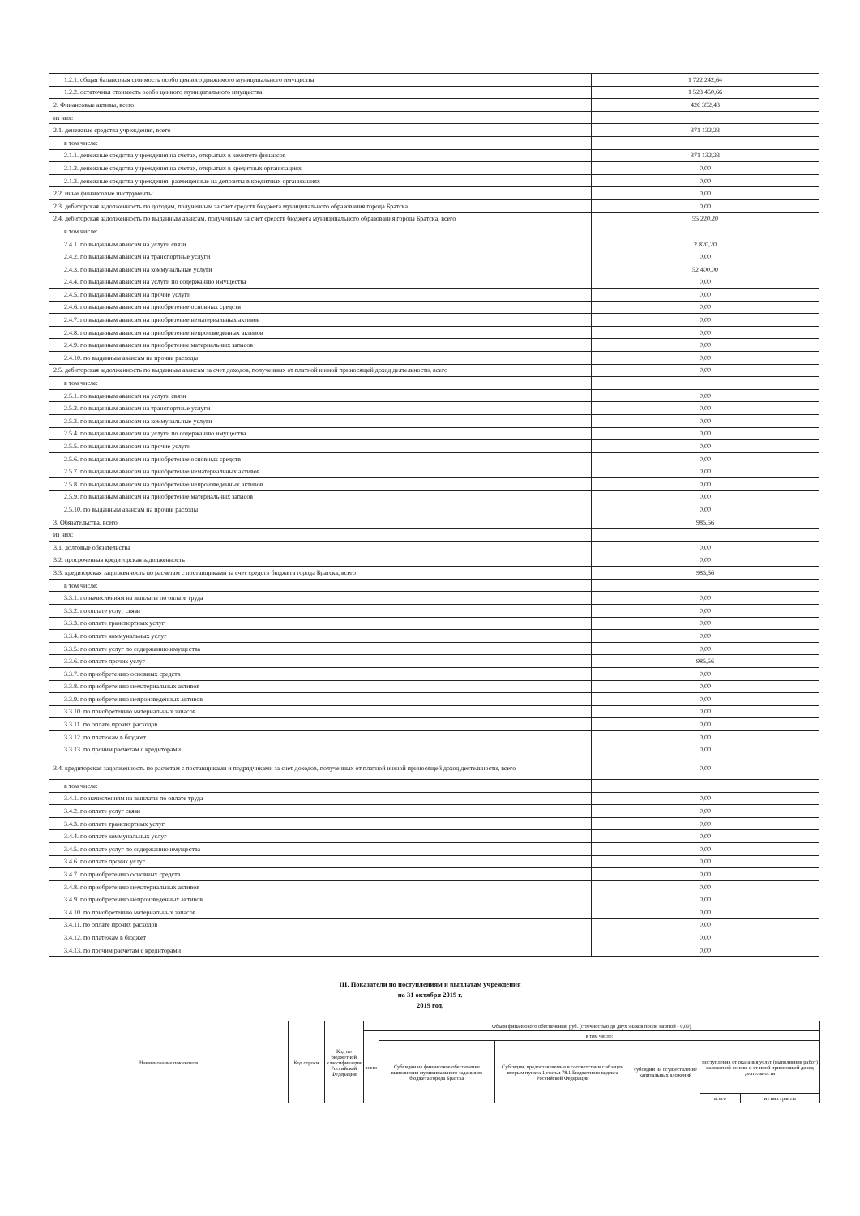| 1.2.1. общая балансовая стоимость особо ценного движимого муниципального имущества | 1 722 242,64 |
| 1.2.2. остаточная стоимость особо ценного муниципального имущества | 1 523 450,66 |
| 2. Финансовые активы, всего | 426 352,43 |
| из них: | |
| 2.1. денежные средства учреждения, всего | 371 132,23 |
| в том числе: | |
| 2.1.1. денежные средства учреждения на счетах, открытых в комитете финансов | 371 132,23 |
| 2.1.2. денежные средства учреждения на счетах, открытых в кредитных организациях | 0,00 |
| 2.1.3. денежные средства учреждения, размещенные на депозиты в кредитных организациях | 0,00 |
| 2.2. иные финансовые инструменты | 0,00 |
| 2.3. дебиторская задолженность по доходам, полученным за счет средств бюджета муниципального образования города Братска | 0,00 |
| 2.4. дебиторская задолженность по выданным авансам, полученным за счет средств бюджета муниципального образования города Братска, всего | 55 220,20 |
| в том числе: | |
| 2.4.1. по выданным авансам на услуги связи | 2 820,20 |
| 2.4.2. по выданным авансам на транспортные услуги | 0,00 |
| 2.4.3. по выданным авансам на коммунальные услуги | 52 400,00 |
| 2.4.4. по выданным авансам на услуги по содержанию имущества | 0,00 |
| 2.4.5. по выданным авансам на прочие услуги | 0,00 |
| 2.4.6. по выданным авансам на приобретение основных средств | 0,00 |
| 2.4.7. по выданным авансам на приобретение нематериальных активов | 0,00 |
| 2.4.8. по выданным авансам на приобретение непроизведенных активов | 0,00 |
| 2.4.9. по выданным авансам на приобретение материальных запасов | 0,00 |
| 2.4.10. по выданным авансам на прочие расходы | 0,00 |
| 2.5. дебиторская задолженность по выданным авансам за счет доходов, полученных от платной и иной приносящей доход деятельности, всего | 0,00 |
| в том числе: | |
| 2.5.1. по выданным авансам на услуги связи | 0,00 |
| 2.5.2. по выданным авансам на транспортные услуги | 0,00 |
| 2.5.3. по выданным авансам на коммунальные услуги | 0,00 |
| 2.5.4. по выданным авансам на услуги по содержанию имущества | 0,00 |
| 2.5.5. по выданным авансам на прочие услуги | 0,00 |
| 2.5.6. по выданным авансам на приобретение основных средств | 0,00 |
| 2.5.7. по выданным авансам на приобретение нематериальных активов | 0,00 |
| 2.5.8. по выданным авансам на приобретение непроизведенных активов | 0,00 |
| 2.5.9. по выданным авансам на приобретение материальных запасов | 0,00 |
| 2.5.10. по выданным авансам на прочие расходы | 0,00 |
| 3. Обязательства, всего | 985,56 |
| из них: | |
| 3.1. долговые обязательства | 0,00 |
| 3.2. просроченная кредиторская задолженность | 0,00 |
| 3.3. кредиторская задолженность по расчетам с поставщиками за счет средств бюджета города Братска, всего | 985,56 |
| в том числе: | |
| 3.3.1. по начислениям на выплаты по оплате труда | 0,00 |
| 3.3.2. по оплате услуг связи | 0,00 |
| 3.3.3. по оплате транспортных услуг | 0,00 |
| 3.3.4. по оплате коммунальных услуг | 0,00 |
| 3.3.5. по оплате услуг по содержанию имущества | 0,00 |
| 3.3.6. по оплате прочих услуг | 985,56 |
| 3.3.7. по приобретению основных средств | 0,00 |
| 3.3.8. по приобретению нематериальных активов | 0,00 |
| 3.3.9. по приобретению непроизведенных активов | 0,00 |
| 3.3.10. по приобретению материальных запасов | 0,00 |
| 3.3.11. по оплате прочих расходов | 0,00 |
| 3.3.12. по платежам в бюджет | 0,00 |
| 3.3.13. по прочим расчетам с кредиторами | 0,00 |
| 3.4. кредиторская задолженность по расчетам с поставщиками и подрядчиками за счет доходов, полученных от платной и иной приносящей доход деятельности, всего | 0,00 |
| в том числе: | |
| 3.4.1. по начислениям на выплаты по оплате труда | 0,00 |
| 3.4.2. по оплате услуг связи | 0,00 |
| 3.4.3. по оплате транспортных услуг | 0,00 |
| 3.4.4. по оплате коммунальных услуг | 0,00 |
| 3.4.5. по оплате услуг по содержанию имущества | 0,00 |
| 3.4.6. по оплате прочих услуг | 0,00 |
| 3.4.7. по приобретению основных средств | 0,00 |
| 3.4.8. по приобретению нематериальных активов | 0,00 |
| 3.4.9. по приобретению непроизведенных активов | 0,00 |
| 3.4.10. по приобретению материальных запасов | 0,00 |
| 3.4.11. по оплате прочих расходов | 0,00 |
| 3.4.12. по платежам в бюджет | 0,00 |
| 3.4.13. по прочим расчетам с кредиторами | 0,00 |
III. Показатели по поступлениям и выплатам учреждения
на 31 октября 2019 г.
2019 год.
| Наименование показателя | Код строки | Код по бюджетной классификации Российской Федерации | Объем финансового обеспечения, руб. (с точностью до двух знаков после запятой - 0,00) | | | | | |
| | | | всего | в том числе: | | | | |
| | | | | Субсидии на финансовое обеспечение выполнения муниципального задания из бюджета города Братска | Субсидии, предоставляемые в соответствии с абзацем вторым пункта 1 статьи 78.1 Бюджетного кодекса Российской Федерации | субсидии на осуществление капитальных вложений | поступления от оказания услуг (выполнения работ) на платной основе и от иной приносящей доход деятельности | |
| | | | | | | | всего | из них гранты |